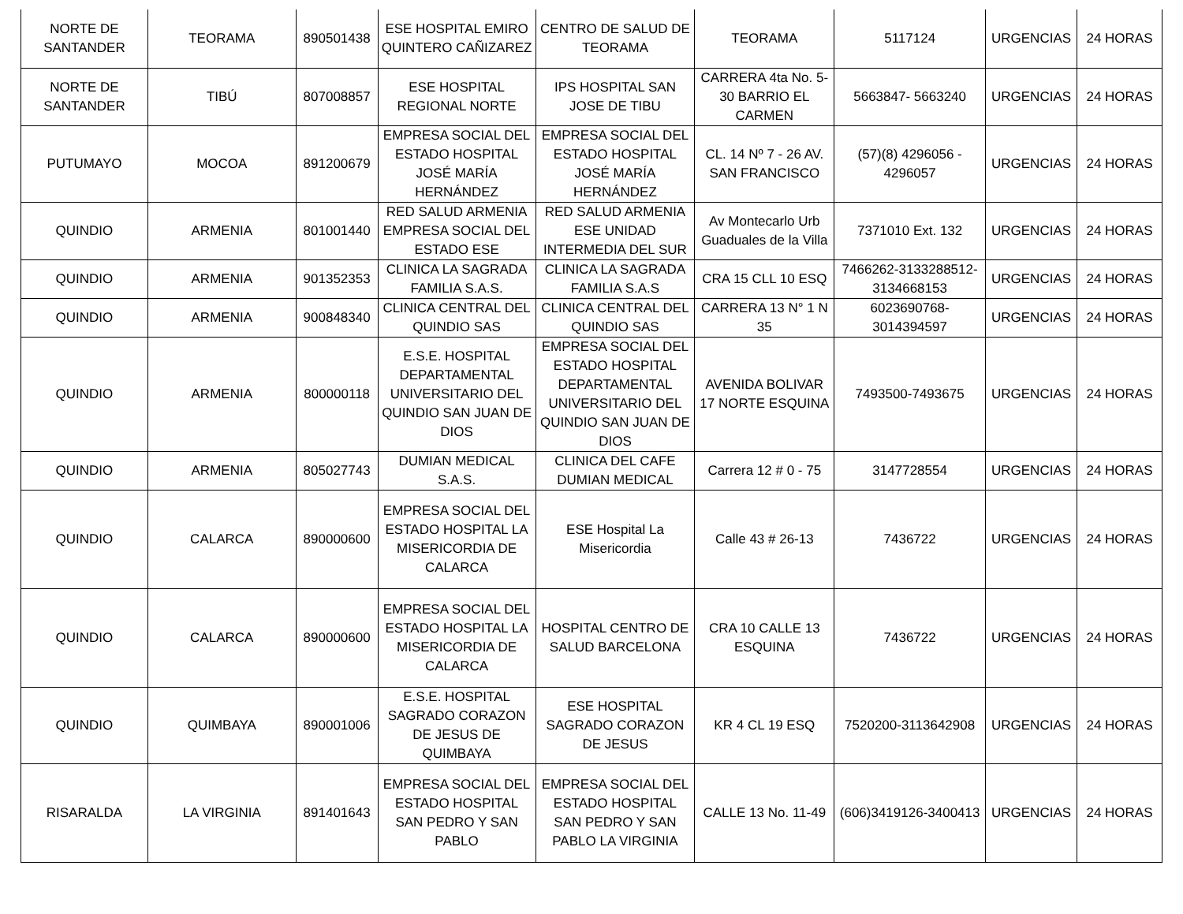| NORTE DE SANTANDER | TEORAMA | 890501438 | ESE HOSPITAL EMIRO QUINTERO CAÑIZAREZ | CENTRO DE SALUD DE TEORAMA | TEORAMA | 5117124 | URGENCIAS | 24 HORAS |
| NORTE DE SANTANDER | TIBÚ | 807008857 | ESE HOSPITAL REGIONAL NORTE | IPS HOSPITAL SAN JOSE DE TIBU | CARRERA 4ta No. 5-30 BARRIO EL CARMEN | 5663847- 5663240 | URGENCIAS | 24 HORAS |
| PUTUMAYO | MOCOA | 891200679 | EMPRESA SOCIAL DEL ESTADO HOSPITAL JOSÉ MARÍA HERNÁNDEZ | EMPRESA SOCIAL DEL ESTADO HOSPITAL JOSÉ MARÍA HERNÁNDEZ | CL. 14 Nº 7 - 26 AV. SAN FRANCISCO | (57)(8) 4296056 - 4296057 | URGENCIAS | 24 HORAS |
| QUINDIO | ARMENIA | 801001440 | RED SALUD ARMENIA EMPRESA SOCIAL DEL ESTADO ESE | RED SALUD ARMENIA ESE UNIDAD INTERMEDIA DEL SUR | Av Montecarlo Urb Guaduales de la Villa | 7371010 Ext. 132 | URGENCIAS | 24 HORAS |
| QUINDIO | ARMENIA | 901352353 | CLINICA LA SAGRADA FAMILIA S.A.S. | CLINICA LA SAGRADA FAMILIA S.A.S | CRA 15 CLL 10 ESQ | 7466262-3133288512-3134668153 | URGENCIAS | 24 HORAS |
| QUINDIO | ARMENIA | 900848340 | CLINICA CENTRAL DEL QUINDIO SAS | CLINICA CENTRAL DEL QUINDIO SAS | CARRERA 13 N° 1 N 35 | 6023690768-3014394597 | URGENCIAS | 24 HORAS |
| QUINDIO | ARMENIA | 800000118 | E.S.E. HOSPITAL DEPARTAMENTAL UNIVERSITARIO DEL QUINDIO SAN JUAN DE DIOS | EMPRESA SOCIAL DEL ESTADO HOSPITAL DEPARTAMENTAL UNIVERSITARIO DEL QUINDIO SAN JUAN DE DIOS | AVENIDA BOLIVAR 17 NORTE ESQUINA | 7493500-7493675 | URGENCIAS | 24 HORAS |
| QUINDIO | ARMENIA | 805027743 | DUMIAN MEDICAL S.A.S. | CLINICA DEL CAFE DUMIAN MEDICAL | Carrera 12 # 0 - 75 | 3147728554 | URGENCIAS | 24 HORAS |
| QUINDIO | CALARCA | 890000600 | EMPRESA SOCIAL DEL ESTADO HOSPITAL LA MISERICORDIA DE CALARCA | ESE Hospital La Misericordia | Calle 43 # 26-13 | 7436722 | URGENCIAS | 24 HORAS |
| QUINDIO | CALARCA | 890000600 | EMPRESA SOCIAL DEL ESTADO HOSPITAL LA MISERICORDIA DE CALARCA | HOSPITAL CENTRO DE SALUD BARCELONA | CRA 10 CALLE 13 ESQUINA | 7436722 | URGENCIAS | 24 HORAS |
| QUINDIO | QUIMBAYA | 890001006 | E.S.E. HOSPITAL SAGRADO CORAZON DE JESUS DE QUIMBAYA | ESE HOSPITAL SAGRADO CORAZON DE JESUS | KR 4 CL 19 ESQ | 7520200-3113642908 | URGENCIAS | 24 HORAS |
| RISARALDA | LA VIRGINIA | 891401643 | EMPRESA SOCIAL DEL ESTADO HOSPITAL SAN PEDRO Y SAN PABLO | EMPRESA SOCIAL DEL ESTADO HOSPITAL SAN PEDRO Y SAN PABLO LA VIRGINIA | CALLE 13 No. 11-49 | (606)3419126-3400413 | URGENCIAS | 24 HORAS |